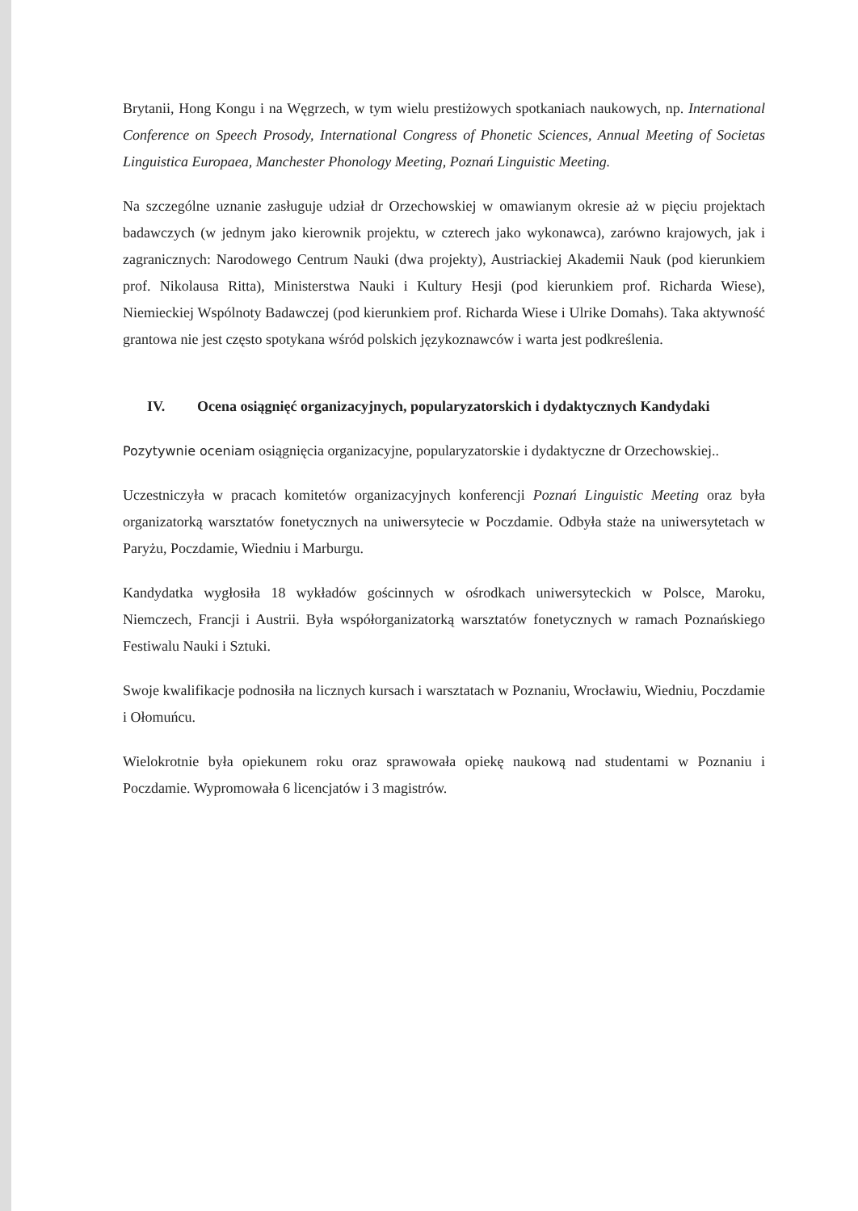Brytanii, Hong Kongu i na Węgrzech, w tym wielu prestiżowych spotkaniach naukowych, np. International Conference on Speech Prosody, International Congress of Phonetic Sciences, Annual Meeting of Societas Linguistica Europaea, Manchester Phonology Meeting, Poznań Linguistic Meeting.
Na szczególne uznanie zasługuje udział dr Orzechowskiej w omawianym okresie aż w pięciu projektach badawczych (w jednym jako kierownik projektu, w czterech jako wykonawca), zarówno krajowych, jak i zagranicznych: Narodowego Centrum Nauki (dwa projekty), Austriackiej Akademii Nauk (pod kierunkiem prof. Nikolausa Ritta), Ministerstwa Nauki i Kultury Hesji (pod kierunkiem prof. Richarda Wiese), Niemieckiej Wspólnoty Badawczej (pod kierunkiem prof. Richarda Wiese i Ulrike Domahs). Taka aktywność grantowa nie jest często spotykana wśród polskich językoznawców i warta jest podkreślenia.
IV. Ocena osiągnięć organizacyjnych, popularyzatorskich i dydaktycznych Kandydaki
Pozytywnie oceniam osiągnięcia organizacyjne, popularyzatorskie i dydaktyczne dr Orzechowskiej..
Uczestniczyła w pracach komitetów organizacyjnych konferencji Poznań Linguistic Meeting oraz była organizatorką warsztatów fonetycznych na uniwersytecie w Poczdamie. Odbyła staże na uniwersytetach w Paryżu, Poczdamie, Wiedniu i Marburgu.
Kandydatka wygłosiła 18 wykładów gościnnych w ośrodkach uniwersyteckich w Polsce, Maroku, Niemczech, Francji i Austrii. Była współorganizatorką warsztatów fonetycznych w ramach Poznańskiego Festiwalu Nauki i Sztuki.
Swoje kwalifikacje podnosiła na licznych kursach i warsztatach w Poznaniu, Wrocławiu, Wiedniu, Poczdamie i Ołomuńcu.
Wielokrotnie była opiekunem roku oraz sprawowała opiekę naukową nad studentami w Poznaniu i Poczdamie. Wypromowała 6 licencjatów i 3 magistrów.